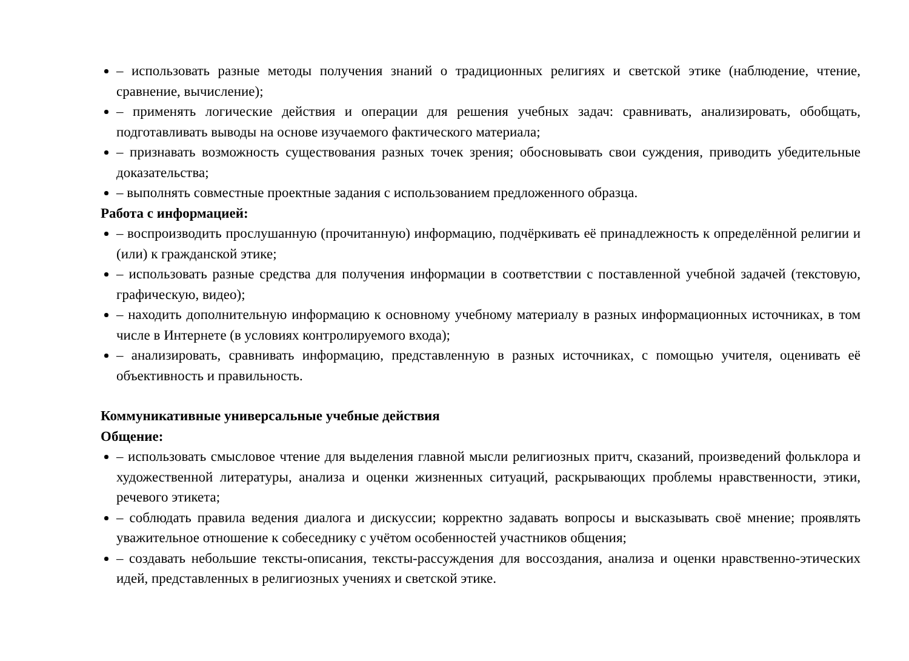– использовать разные методы получения знаний о традиционных религиях и светской этике (наблюдение, чтение, сравнение, вычисление);
– применять логические действия и операции для решения учебных задач: сравнивать, анализировать, обобщать, подготавливать выводы на основе изучаемого фактического материала;
– признавать возможность существования разных точек зрения; обосновывать свои суждения, приводить убедительные доказательства;
– выполнять совместные проектные задания с использованием предложенного образца.
Работа с информацией:
– воспроизводить прослушанную (прочитанную) информацию, подчёркивать её принадлежность к определённой религии и (или) к гражданской этике;
– использовать разные средства для получения информации в соответствии с поставленной учебной задачей (текстовую, графическую, видео);
– находить дополнительную информацию к основному учебному материалу в разных информационных источниках, в том числе в Интернете (в условиях контролируемого входа);
– анализировать, сравнивать информацию, представленную в разных источниках, с помощью учителя, оценивать её объективность и правильность.
Коммуникативные универсальные учебные действия
Общение:
– использовать смысловое чтение для выделения главной мысли религиозных притч, сказаний, произведений фольклора и художественной литературы, анализа и оценки жизненных ситуаций, раскрывающих проблемы нравственности, этики, речевого этикета;
– соблюдать правила ведения диалога и дискуссии; корректно задавать вопросы и высказывать своё мнение; проявлять уважительное отношение к собеседнику с учётом особенностей участников общения;
– создавать небольшие тексты-описания, тексты-рассуждения для воссоздания, анализа и оценки нравственно-этических идей, представленных в религиозных учениях и светской этике.